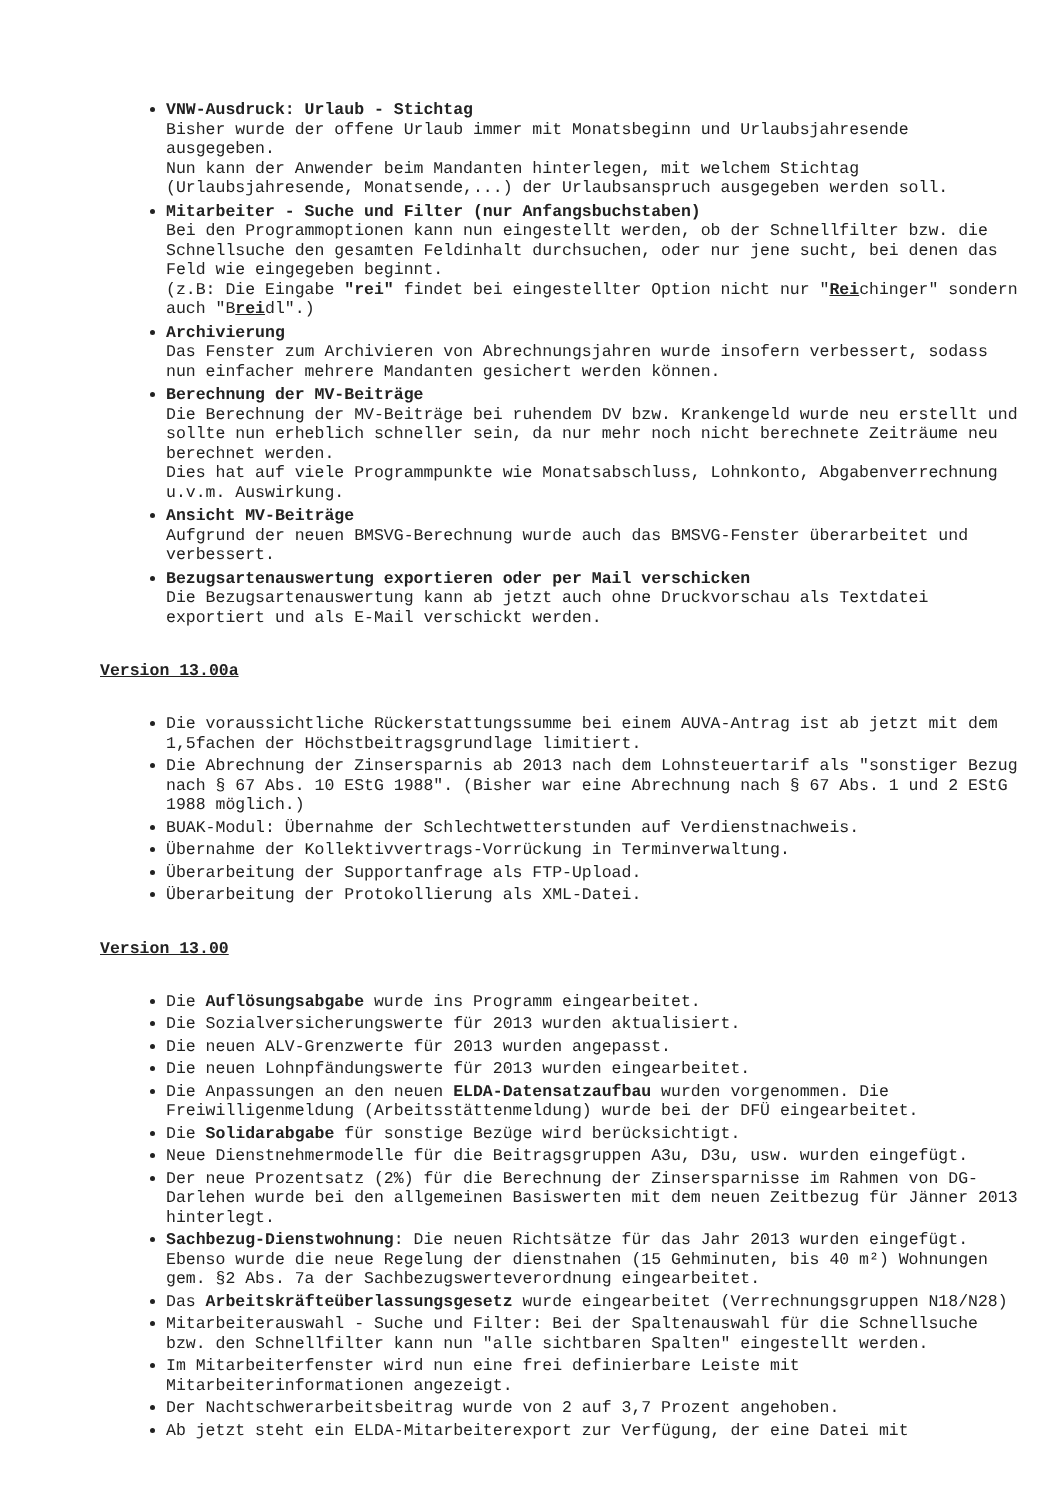VNW-Ausdruck: Urlaub - Stichtag
Bisher wurde der offene Urlaub immer mit Monatsbeginn und Urlaubsjahresende ausgegeben.
Nun kann der Anwender beim Mandanten hinterlegen, mit welchem Stichtag (Urlaubsjahresende, Monatsende,...) der Urlaubsanspruch ausgegeben werden soll.
Mitarbeiter - Suche und Filter (nur Anfangsbuchstaben)
Bei den Programmoptionen kann nun eingestellt werden, ob der Schnellfilter bzw. die Schnellsuche den gesamten Feldinhalt durchsuchen, oder nur jene sucht, bei denen das Feld wie eingegeben beginnt.
(z.B: Die Eingabe "rei" findet bei eingestellter Option nicht nur "Reichinger" sondern auch "Breidl".)
Archivierung
Das Fenster zum Archivieren von Abrechnungsjahren wurde insofern verbessert, sodass nun einfacher mehrere Mandanten gesichert werden können.
Berechnung der MV-Beiträge
Die Berechnung der MV-Beiträge bei ruhendem DV bzw. Krankengeld wurde neu erstellt und sollte nun erheblich schneller sein, da nur mehr noch nicht berechnete Zeiträume neu berechnet werden.
Dies hat auf viele Programmpunkte wie Monatsabschluss, Lohnkonto, Abgabenverrechnung u.v.m. Auswirkung.
Ansicht MV-Beiträge
Aufgrund der neuen BMSVG-Berechnung wurde auch das BMSVG-Fenster überarbeitet und verbessert.
Bezugsartenauswertung exportieren oder per Mail verschicken
Die Bezugsartenauswertung kann ab jetzt auch ohne Druckvorschau als Textdatei exportiert und als E-Mail verschickt werden.
Version 13.00a
Die voraussichtliche Rückerstattungssumme bei einem AUVA-Antrag ist ab jetzt mit dem 1,5fachen der Höchstbeitragsgrundlage limitiert.
Die Abrechnung der Zinsersparnis ab 2013 nach dem Lohnsteuertarif als "sonstiger Bezug nach § 67 Abs. 10 EStG 1988". (Bisher war eine Abrechnung nach § 67 Abs. 1 und 2 EStG 1988 möglich.)
BUAK-Modul: Übernahme der Schlechtwetterstunden auf Verdienstnachweis.
Übernahme der Kollektivvertrags-Vorrückung in Terminverwaltung.
Überarbeitung der Supportanfrage als FTP-Upload.
Überarbeitung der Protokollierung als XML-Datei.
Version 13.00
Die Auflösungsabgabe wurde ins Programm eingearbeitet.
Die Sozialversicherungswerte für 2013 wurden aktualisiert.
Die neuen ALV-Grenzwerte für 2013 wurden angepasst.
Die neuen Lohnpfändungswerte für 2013 wurden eingearbeitet.
Die Anpassungen an den neuen ELDA-Datensatzaufbau wurden vorgenommen. Die Freiwilligenmeldung (Arbeitsstättenmeldung) wurde bei der DFÜ eingearbeitet.
Die Solidarabgabe für sonstige Bezüge wird berücksichtigt.
Neue Dienstnehmermodelle für die Beitragsgruppen A3u, D3u, usw. wurden eingefügt.
Der neue Prozentsatz (2%) für die Berechnung der Zinsersparnisse im Rahmen von DG-Darlehen wurde bei den allgemeinen Basiswerten mit dem neuen Zeitbezug für Jänner 2013 hinterlegt.
Sachbezug-Dienstwohnung: Die neuen Richtsätze für das Jahr 2013 wurden eingefügt. Ebenso wurde die neue Regelung der dienstnahen (15 Gehminuten, bis 40 m²) Wohnungen gem. §2 Abs. 7a der Sachbezugswerteverordnung eingearbeitet.
Das Arbeitskräfteüberlassungsgesetz wurde eingearbeitet (Verrechnungsgruppen N18/N28)
Mitarbeiterauswahl - Suche und Filter: Bei der Spaltenauswahl für die Schnellsuche bzw. den Schnellfilter kann nun "alle sichtbaren Spalten" eingestellt werden.
Im Mitarbeiterfenster wird nun eine frei definierbare Leiste mit Mitarbeiterinformationen angezeigt.
Der Nachtschwerarbeitsbeitrag wurde von 2 auf 3,7 Prozent angehoben.
Ab jetzt steht ein ELDA-Mitarbeiterexport zur Verfügung, der eine Datei mit